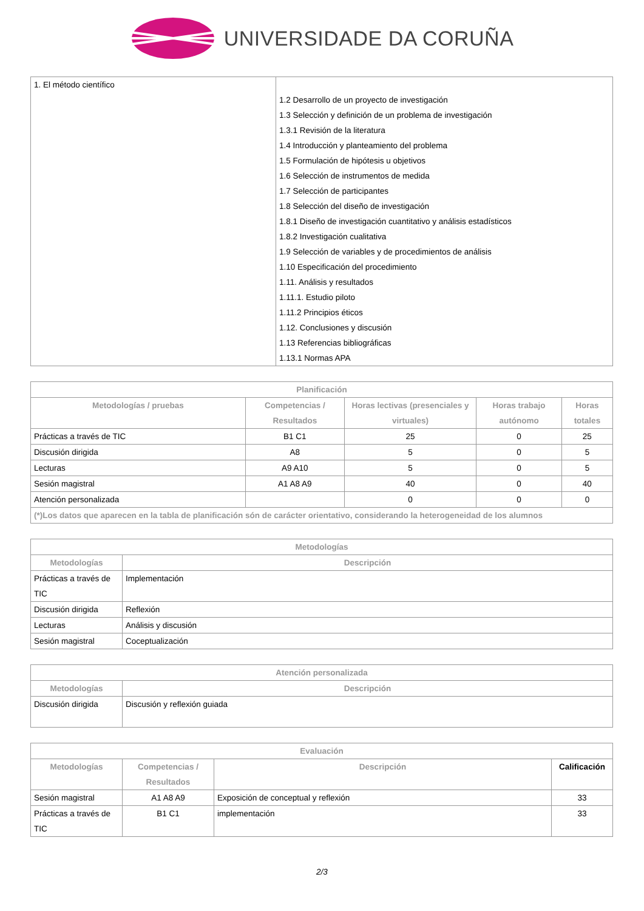UNIVERSIDADE DA CORUÑA
| 1. El método científico | 1.2 Desarrollo de un proyecto de investigación 1.3 Selección y definición de un problema de investigación 1.3.1 Revisión de la literatura 1.4 Introducción y planteamiento del problema 1.5 Formulación de hipótesis u objetivos 1.6 Selección de instrumentos de medida 1.7 Selección de participantes 1.8 Selección del diseño de investigación 1.8.1 Diseño de investigación cuantitativo y análisis estadísticos 1.8.2 Investigación cualitativa 1.9 Selección de variables y de procedimientos de análisis 1.10 Especificación del procedimiento 1.11. Análisis y resultados 1.11.1. Estudio piloto 1.11.2 Principios éticos 1.12. Conclusiones y discusión 1.13 Referencias bibliográficas 1.13.1 Normas APA |
| Planificación | | | | |
| --- | --- | --- | --- | --- |
| Metodologías / pruebas | Competencias / Resultados | Horas lectivas (presenciales y virtuales) | Horas trabajo autónomo | Horas totales |
| Prácticas a través de TIC | B1 C1 | 25 | 0 | 25 |
| Discusión dirigida | A8 | 5 | 0 | 5 |
| Lecturas | A9 A10 | 5 | 0 | 5 |
| Sesión magistral | A1 A8 A9 | 40 | 0 | 40 |
| Atención personalizada | | 0 | 0 | 0 |
| (*)Los datos que aparecen en la tabla de planificación són de carácter orientativo, considerando la heterogeneidad de los alumnos | | | | |
| Metodologías | |
| --- | --- |
| Metodologías | Descripción |
| Prácticas a través de TIC | Implementación |
| Discusión dirigida | Reflexión |
| Lecturas | Análisis y discusión |
| Sesión magistral | Coceptualización |
| Atención personalizada | |
| --- | --- |
| Metodologías | Descripción |
| Discusión dirigida | Discusión y reflexión guiada |
| Evaluación | | | |
| --- | --- | --- | --- |
| Metodologías | Competencias / Resultados | Descripción | Calificación |
| Sesión magistral | A1 A8 A9 | Exposición de conceptual y reflexión | 33 |
| Prácticas a través de TIC | B1 C1 | implementación | 33 |
2/3